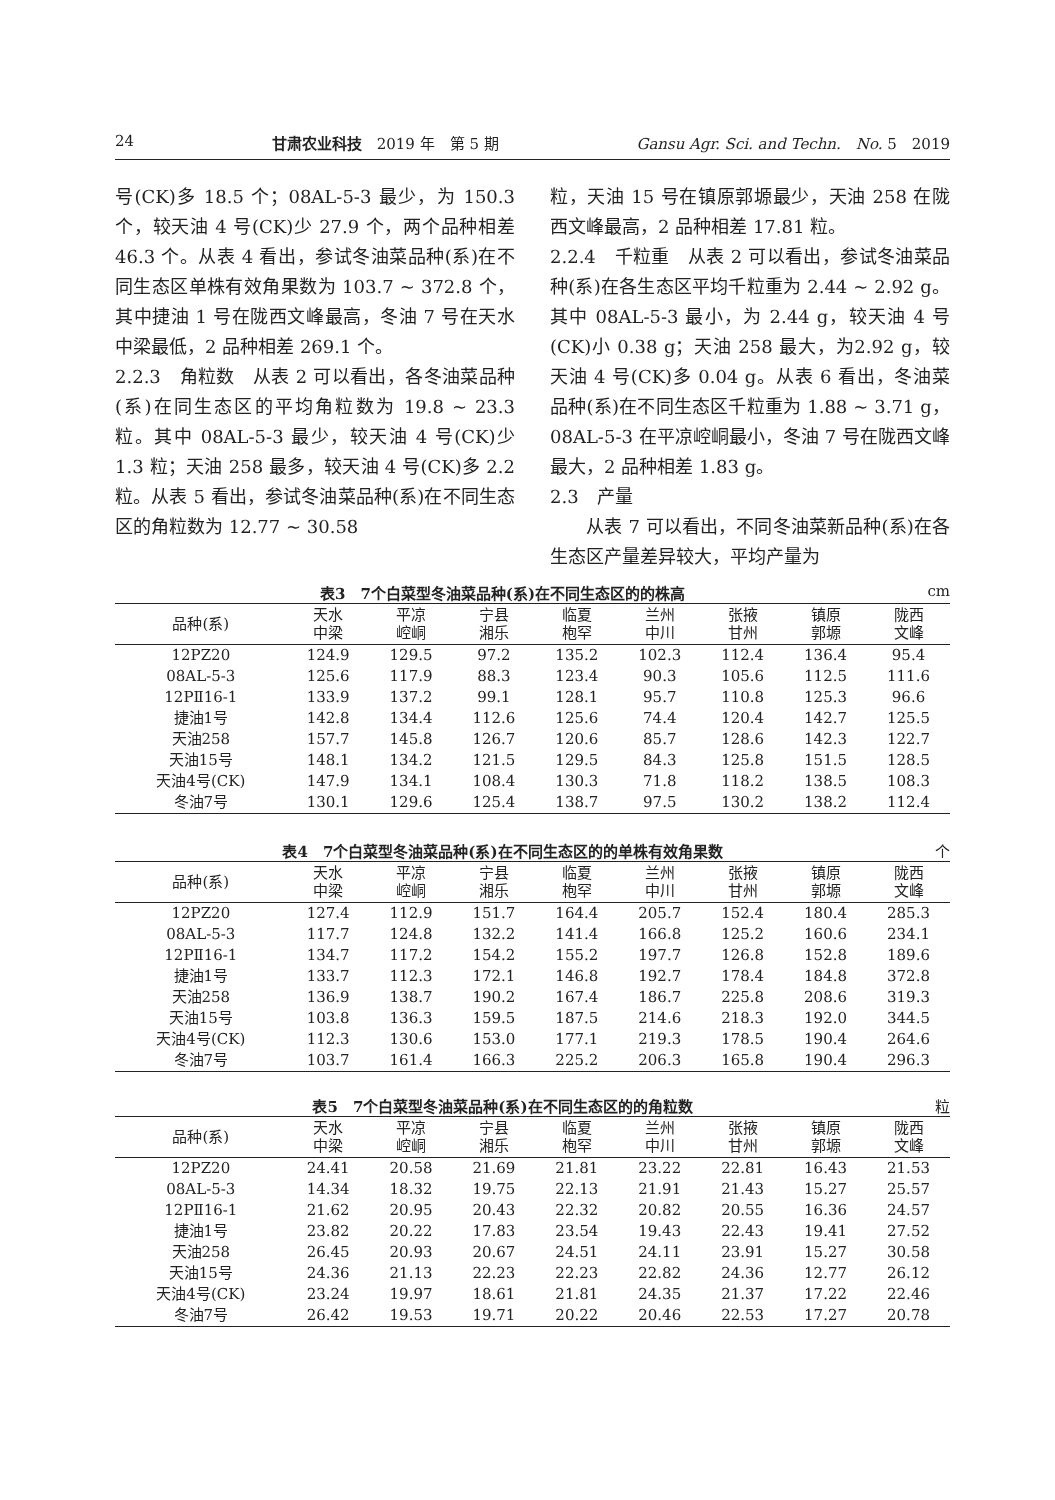24 甘肃农业科技　2019 年　第 5 期 Gansu Agr. Sci. and Techn.　No. 5　2019
号(CK)多 18.5 个；08AL-5-3 最少，为 150.3 个，较天油 4 号(CK)少 27.9 个，两个品种相差 46.3 个。从表 4 看出，参试冬油菜品种(系)在不同生态区单株有效角果数为 103.7 ~ 372.8 个，其中捷油 1 号在陇西文峰最高，冬油 7 号在天水中梁最低，2 品种相差 269.1 个。
2.2.3　角粒数　从表 2 可以看出，各冬油菜品种(系)在同生态区的平均角粒数为 19.8 ~ 23.3 粒。其中 08AL-5-3 最少，较天油 4 号(CK)少 1.3 粒；天油 258 最多，较天油 4 号(CK)多 2.2 粒。从表 5 看出，参试冬油菜品种(系)在不同生态区的角粒数为 12.77 ~ 30.58
粒，天油 15 号在镇原郭塬最少，天油 258 在陇西文峰最高，2 品种相差 17.81 粒。
2.2.4　千粒重　从表 2 可以看出，参试冬油菜品种(系)在各生态区平均千粒重为 2.44 ~ 2.92 g。其中 08AL-5-3 最小，为 2.44 g，较天油 4 号(CK)小 0.38 g；天油 258 最大，为2.92 g，较天油 4 号(CK)多 0.04 g。从表 6 看出，冬油菜品种(系)在不同生态区千粒重为 1.88 ~ 3.71 g，08AL-5-3 在平凉崆峒最小，冬油 7 号在陇西文峰最大，2 品种相差 1.83 g。
2.3　产量
　　从表 7 可以看出，不同冬油菜新品种(系)在各生态区产量差异较大，平均产量为
表3　7个白菜型冬油菜品种(系)在不同生态区的的株高 cm
| 品种(系) | 天水 中梁 | 平凉 崆峒 | 宁县 湘乐 | 临夏 枹罕 | 兰州 中川 | 张掖 甘州 | 镇原 郭塬 | 陇西 文峰 |
| --- | --- | --- | --- | --- | --- | --- | --- | --- |
| 12PZ20 | 124.9 | 129.5 | 97.2 | 135.2 | 102.3 | 112.4 | 136.4 | 95.4 |
| 08AL-5-3 | 125.6 | 117.9 | 88.3 | 123.4 | 90.3 | 105.6 | 112.5 | 111.6 |
| 12PⅡ16-1 | 133.9 | 137.2 | 99.1 | 128.1 | 95.7 | 110.8 | 125.3 | 96.6 |
| 捷油1号 | 142.8 | 134.4 | 112.6 | 125.6 | 74.4 | 120.4 | 142.7 | 125.5 |
| 天油258 | 157.7 | 145.8 | 126.7 | 120.6 | 85.7 | 128.6 | 142.3 | 122.7 |
| 天油15号 | 148.1 | 134.2 | 121.5 | 129.5 | 84.3 | 125.8 | 151.5 | 128.5 |
| 天油4号(CK) | 147.9 | 134.1 | 108.4 | 130.3 | 71.8 | 118.2 | 138.5 | 108.3 |
| 冬油7号 | 130.1 | 129.6 | 125.4 | 138.7 | 97.5 | 130.2 | 138.2 | 112.4 |
表4　7个白菜型冬油菜品种(系)在不同生态区的的单株有效角果数 个
| 品种(系) | 天水 中梁 | 平凉 崆峒 | 宁县 湘乐 | 临夏 枹罕 | 兰州 中川 | 张掖 甘州 | 镇原 郭塬 | 陇西 文峰 |
| --- | --- | --- | --- | --- | --- | --- | --- | --- |
| 12PZ20 | 127.4 | 112.9 | 151.7 | 164.4 | 205.7 | 152.4 | 180.4 | 285.3 |
| 08AL-5-3 | 117.7 | 124.8 | 132.2 | 141.4 | 166.8 | 125.2 | 160.6 | 234.1 |
| 12PⅡ16-1 | 134.7 | 117.2 | 154.2 | 155.2 | 197.7 | 126.8 | 152.8 | 189.6 |
| 捷油1号 | 133.7 | 112.3 | 172.1 | 146.8 | 192.7 | 178.4 | 184.8 | 372.8 |
| 天油258 | 136.9 | 138.7 | 190.2 | 167.4 | 186.7 | 225.8 | 208.6 | 319.3 |
| 天油15号 | 103.8 | 136.3 | 159.5 | 187.5 | 214.6 | 218.3 | 192.0 | 344.5 |
| 天油4号(CK) | 112.3 | 130.6 | 153.0 | 177.1 | 219.3 | 178.5 | 190.4 | 264.6 |
| 冬油7号 | 103.7 | 161.4 | 166.3 | 225.2 | 206.3 | 165.8 | 190.4 | 296.3 |
表5　7个白菜型冬油菜品种(系)在不同生态区的的角粒数 粒
| 品种(系) | 天水 中梁 | 平凉 崆峒 | 宁县 湘乐 | 临夏 枹罕 | 兰州 中川 | 张掖 甘州 | 镇原 郭塬 | 陇西 文峰 |
| --- | --- | --- | --- | --- | --- | --- | --- | --- |
| 12PZ20 | 24.41 | 20.58 | 21.69 | 21.81 | 23.22 | 22.81 | 16.43 | 21.53 |
| 08AL-5-3 | 14.34 | 18.32 | 19.75 | 22.13 | 21.91 | 21.43 | 15.27 | 25.57 |
| 12PⅡ16-1 | 21.62 | 20.95 | 20.43 | 22.32 | 20.82 | 20.55 | 16.36 | 24.57 |
| 捷油1号 | 23.82 | 20.22 | 17.83 | 23.54 | 19.43 | 22.43 | 19.41 | 27.52 |
| 天油258 | 26.45 | 20.93 | 20.67 | 24.51 | 24.11 | 23.91 | 15.27 | 30.58 |
| 天油15号 | 24.36 | 21.13 | 22.23 | 22.23 | 22.82 | 24.36 | 12.77 | 26.12 |
| 天油4号(CK) | 23.24 | 19.97 | 18.61 | 21.81 | 24.35 | 21.37 | 17.22 | 22.46 |
| 冬油7号 | 26.42 | 19.53 | 19.71 | 20.22 | 20.46 | 22.53 | 17.27 | 20.78 |